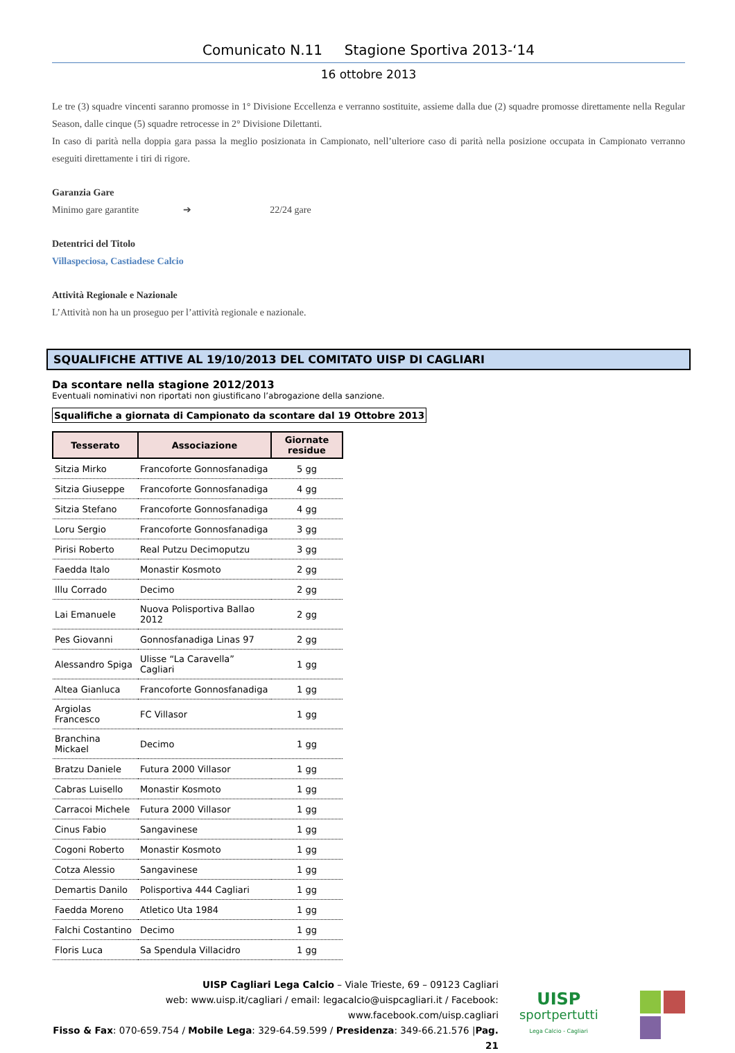Comunicato N.11 Stagione Sportiva 2013-‘14
16 ottobre 2013
Le tre (3) squadre vincenti saranno promosse in 1° Divisione Eccellenza e verranno sostituite, assieme dalla due (2) squadre promosse direttamente nella Regular Season, dalle cinque (5) squadre retrocesse in 2° Divisione Dilettanti.
In caso di parità nella doppia gara passa la meglio posizionata in Campionato, nell’ulteriore caso di parità nella posizione occupata in Campionato verranno eseguiti direttamente i tiri di rigore.
Garanzia Gare
Minimo gare garantite ➔ 22/24 gare
Detentrici del Titolo
Villaspeciosa, Castiadese Calcio
Attività Regionale e Nazionale
L’Attività non ha un proseguo per l’attività regionale e nazionale.
SQUALIFICHE ATTIVE AL 19/10/2013 DEL COMITATO UISP DI CAGLIARI
Da scontare nella stagione 2012/2013
Eventuali nominativi non riportati non giustificano l’abrogazione della sanzione.
Squalifiche a giornata di Campionato da scontare dal 19 Ottobre 2013
| Tesserato | Associazione | Giornate residue |
| --- | --- | --- |
| Sitzia Mirko | Francoforte Gonnosfanadiga | 5 gg |
| Sitzia Giuseppe | Francoforte Gonnosfanadiga | 4 gg |
| Sitzia Stefano | Francoforte Gonnosfanadiga | 4 gg |
| Loru Sergio | Francoforte Gonnosfanadiga | 3 gg |
| Pirisi Roberto | Real Putzu Decimoputzu | 3 gg |
| Faedda Italo | Monastir Kosmoto | 2 gg |
| Illu Corrado | Decimo | 2 gg |
| Lai Emanuele | Nuova Polisportiva Ballao 2012 | 2 gg |
| Pes Giovanni | Gonnosfanadiga Linas 97 | 2 gg |
| Alessandro Spiga | Ulisse “La Caravella” Cagliari | 1 gg |
| Altea Gianluca | Francoforte Gonnosfanadiga | 1 gg |
| Argiolas Francesco | FC Villasor | 1 gg |
| Branchina Mickael | Decimo | 1 gg |
| Bratzu Daniele | Futura 2000 Villasor | 1 gg |
| Cabras Luisello | Monastir Kosmoto | 1 gg |
| Carracoi Michele | Futura 2000 Villasor | 1 gg |
| Cinus Fabio | Sangavinese | 1 gg |
| Cogoni Roberto | Monastir Kosmoto | 1 gg |
| Cotza Alessio | Sangavinese | 1 gg |
| Demartis Danilo | Polisportiva 444 Cagliari | 1 gg |
| Faedda Moreno | Atletico Uta 1984 | 1 gg |
| Falchi Costantino | Decimo | 1 gg |
| Floris Luca | Sa Spendula Villacidro | 1 gg |
UISP Cagliari Lega Calcio – Viale Trieste, 69 – 09123 Cagliari
web: www.uisp.it/cagliari / email: legacalcio@uispcagliari.it / Facebook: www.facebook.com/uisp.cagliari
Fisso & Fax: 070-659.754 / Mobile Lega: 329-64.59.599 / Presidenza: 349-66.21.576 |Pag. 21
UISP
sportpertutti
Lega Calcio - Cagliari